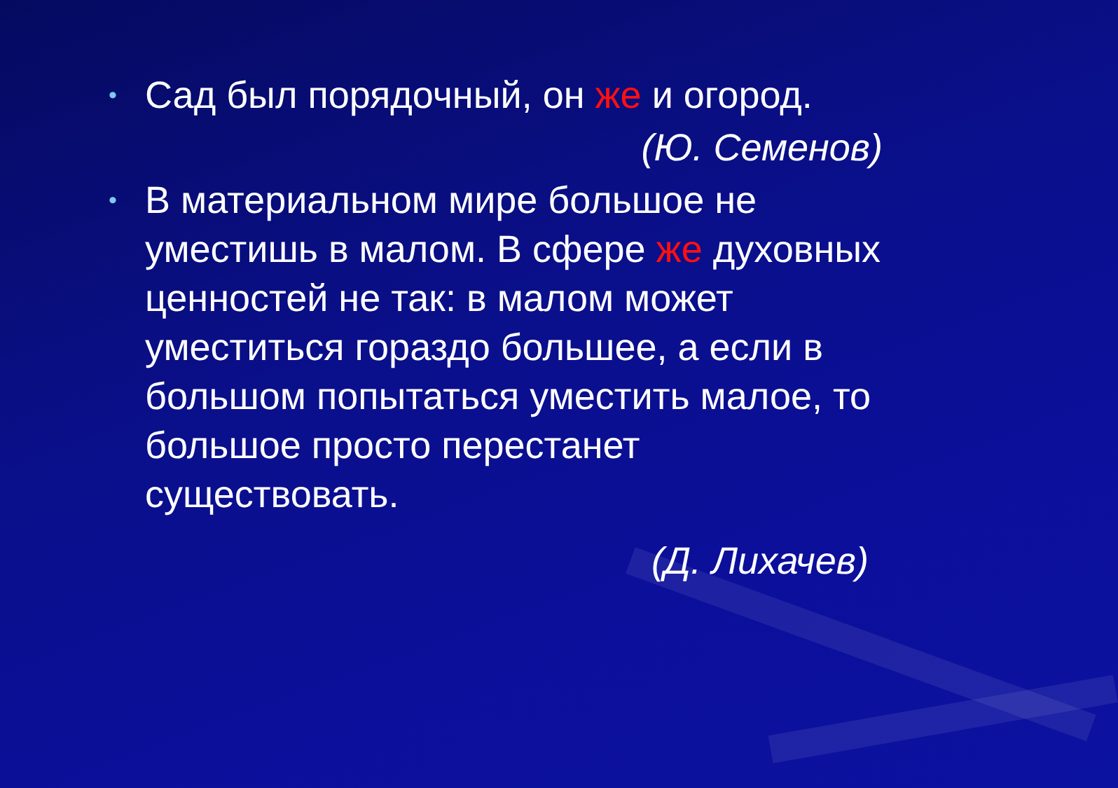• Сад был порядочный, он же и огород.
(Ю. Семенов)
• В материальном мире большое не уместишь в малом. В сфере же духовных ценностей не так: в малом может уместиться гораздо большее, а если в большом попытаться уместить малое, то большое просто перестанет существовать.
(Д. Лихачев)